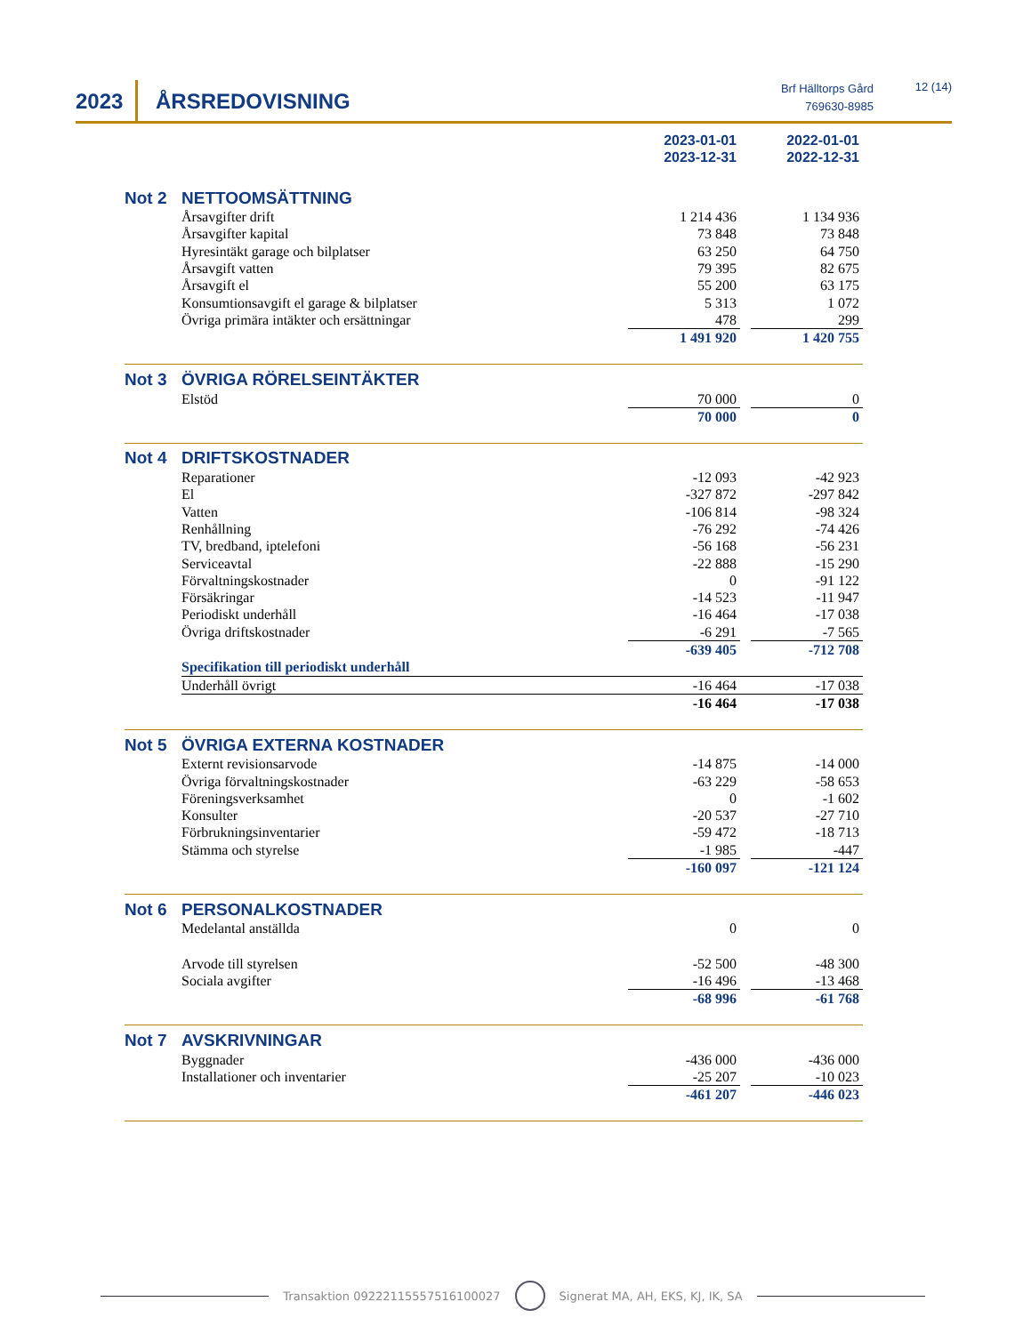2023 ÅRSREDOVISNING
Brf Hälltorps Gård
769630-8985
12 (14)
| | | 2023-01-01 2023-12-31 | | 2022-01-01 2022-12-31 |
| Not 2 | NETTOOMSÄTTNING | | | |
| | Årsavgifter drift | 1 214 436 | | 1 134 936 |
| | Årsavgifter kapital | 73 848 | | 73 848 |
| | Hyresintäkt garage och bilplatser | 63 250 | | 64 750 |
| | Årsavgift vatten | 79 395 | | 82 675 |
| | Årsavgift el | 55 200 | | 63 175 |
| | Konsumtionsavgift el garage & bilplatser | 5 313 | | 1 072 |
| | Övriga primära intäkter och ersättningar | 478 | | 299 |
| | | 1 491 920 | | 1 420 755 |
| Not 3 | ÖVRIGA RÖRELSEINTÄKTER | | | |
| | Elstöd | 70 000 | | 0 |
| | | 70 000 | | 0 |
| Not 4 | DRIFTSKOSTNADER | | | |
| | Reparationer | -12 093 | | -42 923 |
| | El | -327 872 | | -297 842 |
| | Vatten | -106 814 | | -98 324 |
| | Renhållning | -76 292 | | -74 426 |
| | TV, bredband, iptelefoni | -56 168 | | -56 231 |
| | Serviceavtal | -22 888 | | -15 290 |
| | Förvaltningskostnader | 0 | | -91 122 |
| | Försäkringar | -14 523 | | -11 947 |
| | Periodiskt underhåll | -16 464 | | -17 038 |
| | Övriga driftskostnader | -6 291 | | -7 565 |
| | | -639 405 | | -712 708 |
| | Specifikation till periodiskt underhåll | | | |
| | Underhåll övrigt | -16 464 | | -17 038 |
| | | -16 464 | | -17 038 |
| Not 5 | ÖVRIGA EXTERNA KOSTNADER | | | |
| | Externt revisionsarvode | -14 875 | | -14 000 |
| | Övriga förvaltningskostnader | -63 229 | | -58 653 |
| | Föreningsverksamhet | 0 | | -1 602 |
| | Konsulter | -20 537 | | -27 710 |
| | Förbrukningsinventarier | -59 472 | | -18 713 |
| | Stämma och styrelse | -1 985 | | -447 |
| | | -160 097 | | -121 124 |
| Not 6 | PERSONALKOSTNADER | | | |
| | Medelantal anställda | 0 | | 0 |
| | Arvode till styrelsen | -52 500 | | -48 300 |
| | Sociala avgifter | -16 496 | | -13 468 |
| | | -68 996 | | -61 768 |
| Not 7 | AVSKRIVNINGAR | | | |
| | Byggnader | -436 000 | | -436 000 |
| | Installationer och inventarier | -25 207 | | -10 023 |
| | | -461 207 | | -446 023 |
Transaktion 09222115557516100027 Signerat MA, AH, EKS, KJ, IK, SA